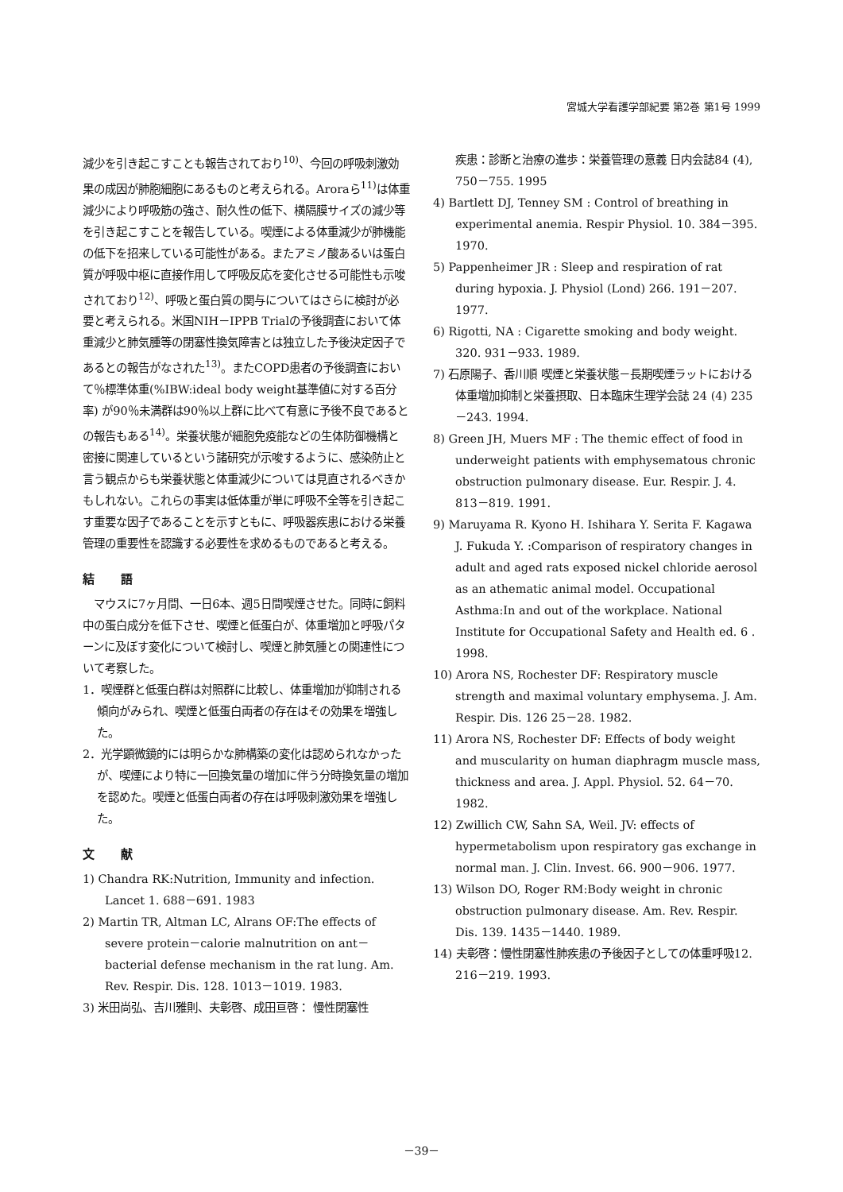宮城大学看護学部紀要 第2巻 第1号 1999
減少を引き起こすことも報告されており<sup>10)</sup>、今回の呼吸刺激効果の成因が肺胞細胞にあるものと考えられる。Aroraら<sup>11)</sup>は体重減少により呼吸筋の強さ、耐久性の低下、横隔膜サイズの減少等を引き起こすことを報告している。喫煙による体重減少が肺機能の低下を招来している可能性がある。またアミノ酸あるいは蛋白質が呼吸中枢に直接作用して呼吸反応を変化させる可能性も示唆されており<sup>12)</sup>、呼吸と蛋白質の関与についてはさらに検討が必要と考えられる。米国NIH－IPPB Trialの予後調査において体重減少と肺気腫等の閉塞性換気障害とは独立した予後決定因子であるとの報告がなされた<sup>13)</sup>。またCOPD患者の予後調査において％標準体重(%IBW:ideal body weight基準値に対する百分率) が90％未満群は90％以上群に比べて有意に予後不良であるとの報告もある<sup>14)</sup>。栄養状態が細胞免疫能などの生体防御機構と密接に関連しているという諸研究が示唆するように、感染防止と言う観点からも栄養状態と体重減少については見直されるべきかもしれない。これらの事実は低体重が単に呼吸不全等を引き起こす重要な因子であることを示すともに、呼吸器疾患における栄養管理の重要性を認識する必要性を求めるものであると考える。
結 語
　マウスに7ヶ月間、一日6本、週5日間喫煙させた。同時に飼料中の蛋白成分を低下させ、喫煙と低蛋白が、体重増加と呼吸パターンに及ぼす変化について検討し、喫煙と肺気腫との関連性について考察した。
1．喫煙群と低蛋白群は対照群に比較し、体重増加が抑制される傾向がみられ、喫煙と低蛋白両者の存在はその効果を増強した。
2．光学顕微鏡的には明らかな肺構築の変化は認められなかったが、喫煙により特に一回換気量の増加に伴う分時換気量の増加を認めた。喫煙と低蛋白両者の存在は呼吸刺激効果を増強した。
文 献
1) Chandra RK:Nutrition, Immunity and infection. Lancet 1. 688－691. 1983
2) Martin TR, Altman LC, Alrans OF:The effects of severe protein－calorie malnutrition on ant－ bacterial defense mechanism in the rat lung. Am. Rev. Respir. Dis. 128. 1013－1019. 1983.
3) 米田尚弘、吉川雅則、夫彰啓、成田亘啓： 慢性閉塞性
疾患：診断と治療の進歩：栄養管理の意義 日内会誌84 (4), 750－755. 1995
4) Bartlett DJ, Tenney SM : Control of breathing in experimental anemia. Respir Physiol. 10. 384－395. 1970.
5) Pappenheimer JR : Sleep and respiration of rat during hypoxia. J. Physiol (Lond) 266. 191－207. 1977.
6) Rigotti, NA : Cigarette smoking and body weight. 320. 931－933. 1989.
7) 石原陽子、香川順 喫煙と栄養状態－長期喫煙ラットにおける体重増加抑制と栄養摂取、日本臨床生理学会誌 24 (4) 235－243. 1994.
8) Green JH, Muers MF : The themic effect of food in underweight patients with emphysematous chronic obstruction pulmonary disease. Eur. Respir. J. 4. 813－819. 1991.
9) Maruyama R. Kyono H. Ishihara Y. Serita F. Kagawa J. Fukuda Y. :Comparison of respiratory changes in adult and aged rats exposed nickel chloride aerosol as an athematic animal model. Occupational Asthma:In and out of the workplace. National Institute for Occupational Safety and Health ed. 6 . 1998.
10) Arora NS, Rochester DF: Respiratory muscle strength and maximal voluntary emphysema. J. Am. Respir. Dis. 126 25－28. 1982.
11) Arora NS, Rochester DF: Effects of body weight and muscularity on human diaphragm muscle mass, thickness and area. J. Appl. Physiol. 52. 64－70. 1982.
12) Zwillich CW, Sahn SA, Weil. JV: effects of hypermetabolism upon respiratory gas exchange in normal man. J. Clin. Invest. 66. 900－906. 1977.
13) Wilson DO, Roger RM:Body weight in chronic obstruction pulmonary disease. Am. Rev. Respir. Dis. 139. 1435－1440. 1989.
14) 夫彰啓：慢性閉塞性肺疾患の予後因子としての体重呼吸12. 216－219. 1993.
－39－